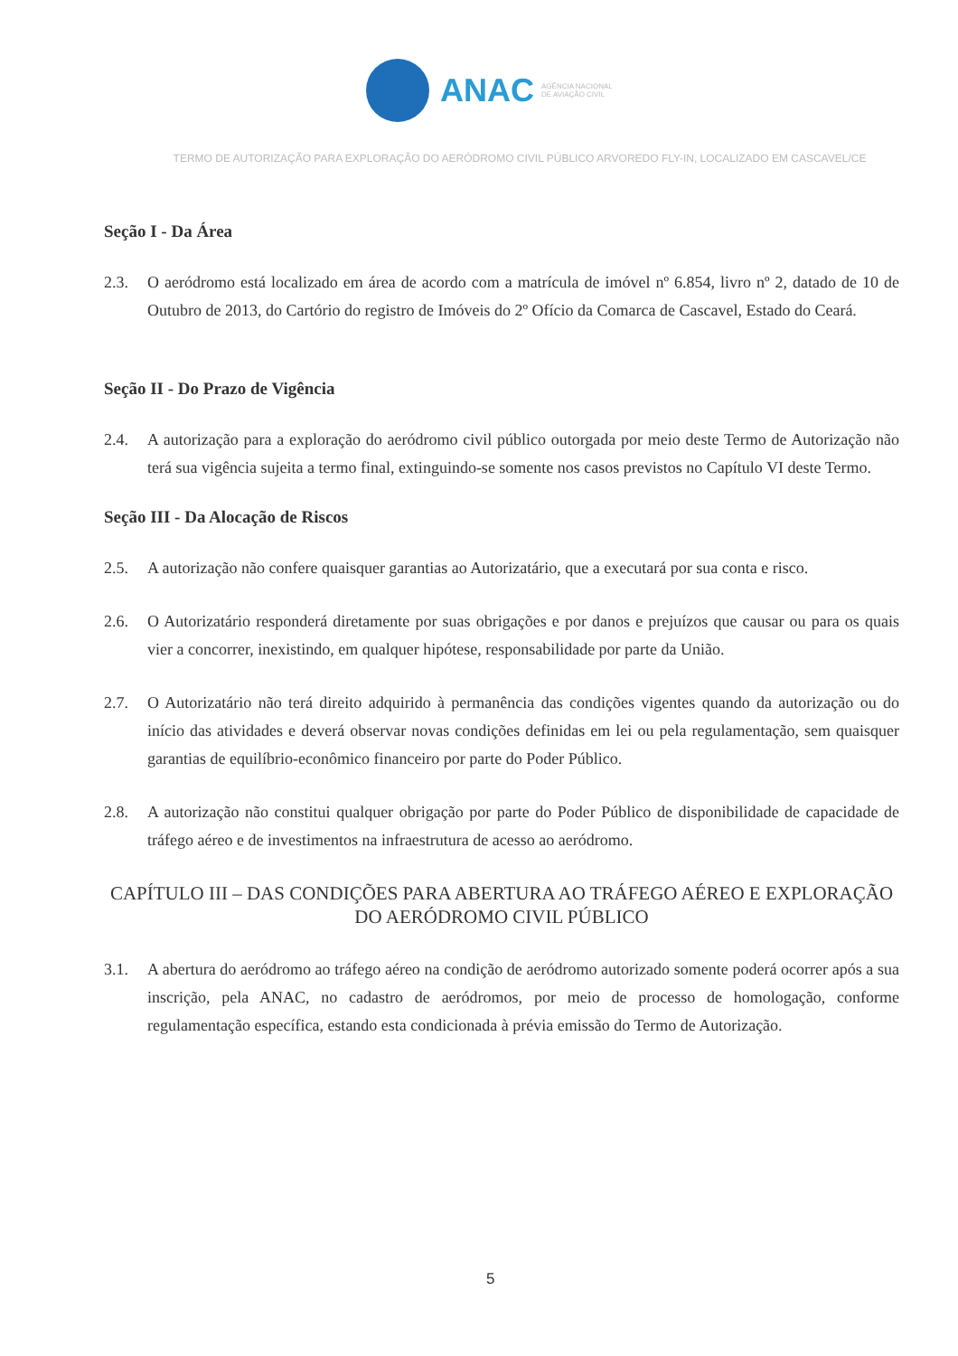ANAC
AGÊNCIA NACIONAL
DE AVIAÇÃO CIVIL
TERMO DE AUTORIZAÇÃO PARA EXPLORAÇÃO DO AERÓDROMO CIVIL PÚBLICO ARVOREDO FLY-IN, LOCALIZADO EM CASCAVEL/CE
Seção I - Da Área
2.3. O aeródromo está localizado em área de acordo com a matrícula de imóvel nº 6.854, livro nº 2, datado de 10 de Outubro de 2013, do Cartório do registro de Imóveis do 2º Ofício da Comarca de Cascavel, Estado do Ceará.
Seção II - Do Prazo de Vigência
2.4. A autorização para a exploração do aeródromo civil público outorgada por meio deste Termo de Autorização não terá sua vigência sujeita a termo final, extinguindo-se somente nos casos previstos no Capítulo VI deste Termo.
Seção III - Da Alocação de Riscos
2.5. A autorização não confere quaisquer garantias ao Autorizatário, que a executará por sua conta e risco.
2.6. O Autorizatário responderá diretamente por suas obrigações e por danos e prejuízos que causar ou para os quais vier a concorrer, inexistindo, em qualquer hipótese, responsabilidade por parte da União.
2.7. O Autorizatário não terá direito adquirido à permanência das condições vigentes quando da autorização ou do início das atividades e deverá observar novas condições definidas em lei ou pela regulamentação, sem quaisquer garantias de equilíbrio-econômico financeiro por parte do Poder Público.
2.8. A autorização não constitui qualquer obrigação por parte do Poder Público de disponibilidade de capacidade de tráfego aéreo e de investimentos na infraestrutura de acesso ao aeródromo.
CAPÍTULO III – DAS CONDIÇÕES PARA ABERTURA AO TRÁFEGO AÉREO E EXPLORAÇÃO DO AERÓDROMO CIVIL PÚBLICO
3.1. A abertura do aeródromo ao tráfego aéreo na condição de aeródromo autorizado somente poderá ocorrer após a sua inscrição, pela ANAC, no cadastro de aeródromos, por meio de processo de homologação, conforme regulamentação específica, estando esta condicionada à prévia emissão do Termo de Autorização.
5